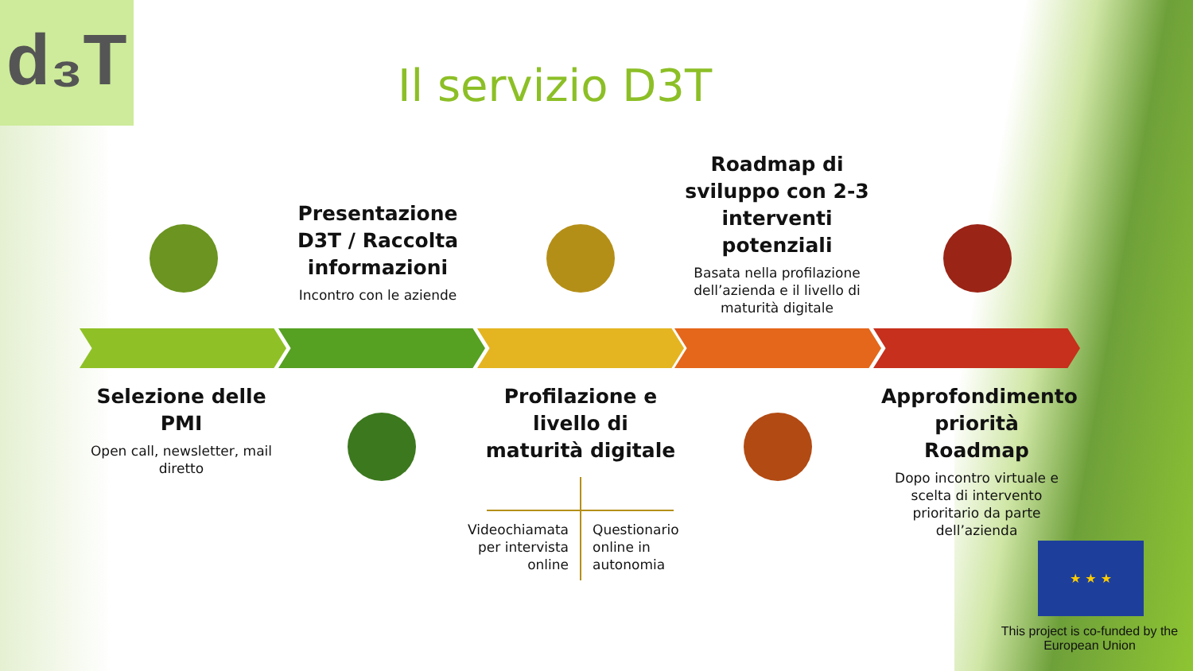d₃T
Il servizio D3T
Presentazione D3T / Raccolta informazioni
Incontro con le aziende
Roadmap di sviluppo con 2-3 interventi potenziali
Basata nella profilazione dell’azienda e il livello di maturità digitale
Selezione delle PMI
Open call, newsletter, mail diretto
Profilazione e livello di maturità digitale
Videochiamata per intervista online
Questionario online in autonomia
Approfondimento priorità Roadmap
Dopo incontro virtuale e scelta di intervento prioritario da parte dell’azienda
★ ★ ★
This project is co-funded by the European Union